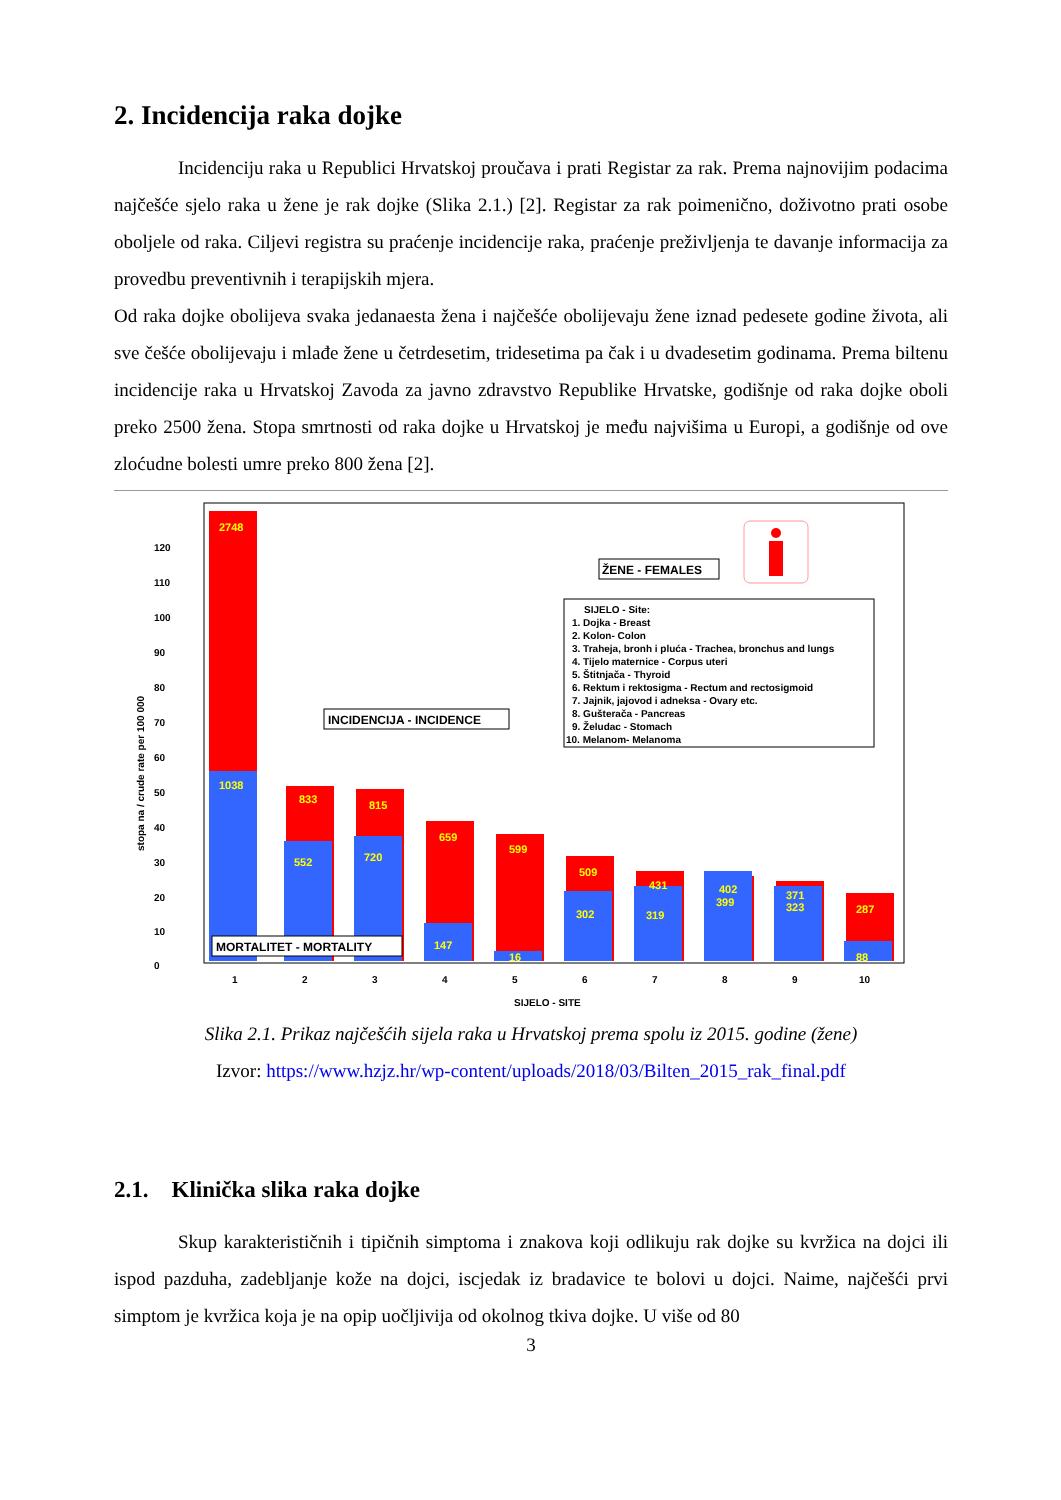2. Incidencija raka dojke
Incidenciju raka u Republici Hrvatskoj proučava i prati Registar za rak. Prema najnovijim podacima najčešće sjelo raka u žene je rak dojke (Slika 2.1.) [2]. Registar za rak poimenično, doživotno prati osobe oboljele od raka. Ciljevi registra su praćenje incidencije raka, praćenje preživljenja te davanje informacija za provedbu preventivnih i terapijskih mjera.
Od raka dojke obolijeva svaka jedanaesta žena i najčešće obolijevaju žene iznad pedesete godine života, ali sve češće obolijevaju i mlađe žene u četrdesetim, tridesetima pa čak i u dvadesetim godinama. Prema biltenu incidencije raka u Hrvatskoj Zavoda za javno zdravstvo Republike Hrvatske, godišnje od raka dojke oboli preko 2500 žena. Stopa smrtnosti od raka dojke u Hrvatskoj je među najvišima u Europi, a godišnje od ove zloćudne bolesti umre preko 800 žena [2].
stopa na / crude rate per 100 000
0
10
20
30
40
50
60
70
80
90
100
110
120
2748
1038
833
815
659
599
509
431
402
371
287
552
720
147
16
302
319
399
323
88
MORTALITET - MORTALITY
INCIDENCIJA - INCIDENCE
ŽENE - FEMALES
SIJELO - Site:
1. Dojka - Breast
2. Kolon- Colon
3. Traheja, bronh i pluća - Trachea, bronchus and lungs
4. Tijelo maternice - Corpus uteri
5. Štitnjača - Thyroid
6. Rektum i rektosigma - Rectum and rectosigmoid
7. Jajnik, jajovod i adneksa - Ovary etc.
8. Gušterača - Pancreas
9. Želudac - Stomach
10. Melanom- Melanoma
1
2
3
4
5
6
7
8
9
10
SIJELO - SITE
Slika 2.1. Prikaz najčešćih sijela raka u Hrvatskoj prema spolu iz 2015. godine (žene)
Izvor: https://www.hzjz.hr/wp-content/uploads/2018/03/Bilten_2015_rak_final.pdf
2.1. Klinička slika raka dojke
Skup karakterističnih i tipičnih simptoma i znakova koji odlikuju rak dojke su kvržica na dojci ili ispod pazduha, zadebljanje kože na dojci, iscjedak iz bradavice te bolovi u dojci. Naime, najčešći prvi simptom je kvržica koja je na opip uočljivija od okolnog tkiva dojke. U više od 80
3